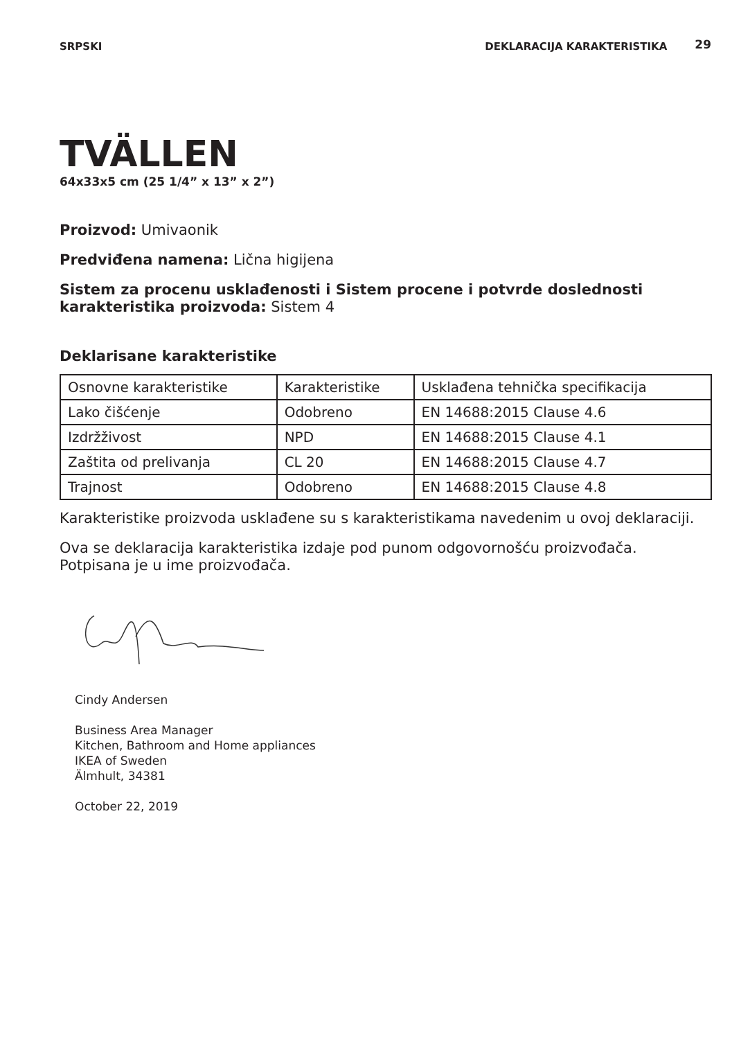SRPSKI DEKLARACIJA KARAKTERISTIKA 29
TVÄLLEN
64x33x5 cm (25 1/4” x 13” x 2”)
Proizvod: Umivaonik
Predviđena namena: Lična higijena
Sistem za procenu usklađenosti i Sistem procene i potvrde doslednosti karakteristika proizvoda: Sistem 4
Deklarisane karakteristike
| Osnovne karakteristike | Karakteristike | Usklađena tehnička specifikacija |
| Lako čišćenje | Odobreno | EN 14688:2015 Clause 4.6 |
| Izdržživost | NPD | EN 14688:2015 Clause 4.1 |
| Zaštita od prelivanja | CL 20 | EN 14688:2015 Clause 4.7 |
| Trajnost | Odobreno | EN 14688:2015 Clause 4.8 |
Karakteristike proizvoda usklađene su s karakteristikama navedenim u ovoj deklaraciji.
Ova se deklaracija karakteristika izdaje pod punom odgovornošću proizvođača. Potpisana je u ime proizvođača.
Cindy Andersen
Business Area Manager
Kitchen, Bathroom and Home appliances
IKEA of Sweden
Älmhult, 34381
October 22, 2019